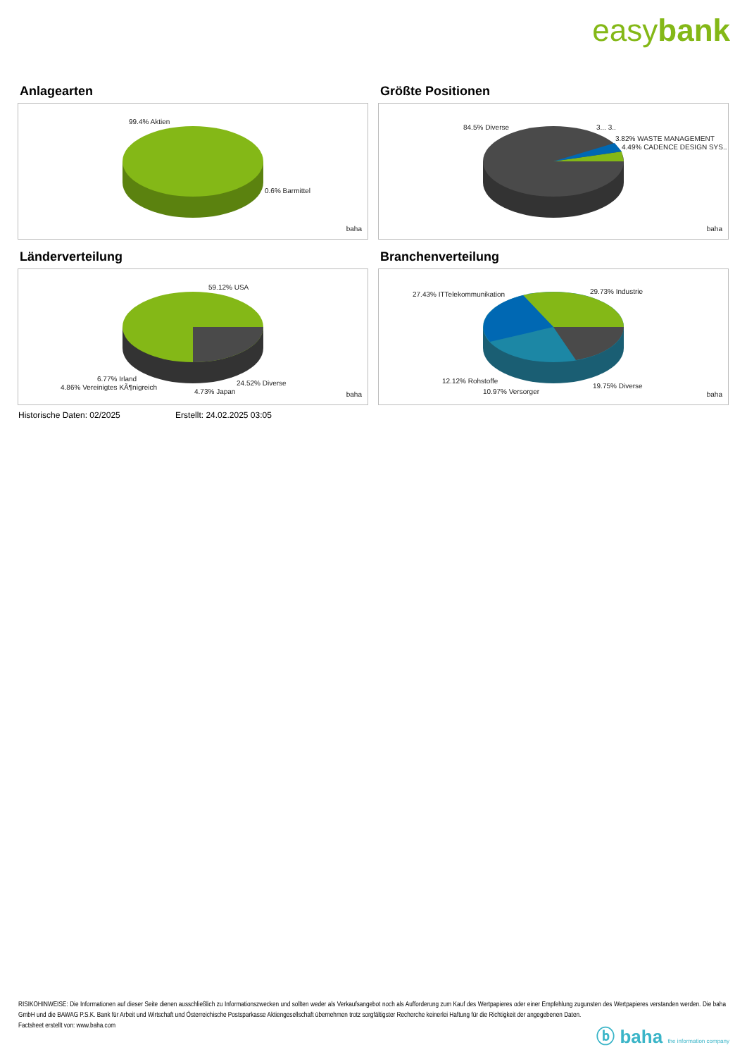easybank
Anlagearten
99.4% Aktien
0.6% Barmittel
baha
Größte Positionen
84.5% Diverse 3... 3..
3.82% WASTE MANAGEMENT
4.49% CADENCE DESIGN SYS..
baha
Länderverteilung
59.12% USA
6.77% Irland
4.86% Vereinigtes KÃ¶nigreich
4.73% Japan
24.52% Diverse
baha
Branchenverteilung
27.43% ITTelekommunikation 29.73% Industrie
12.12% Rohstoffe
10.97% Versorger
19.75% Diverse
baha
Historische Daten: 02/2025 Erstellt: 24.02.2025 03:05
RISIKOHINWEISE: Die Informationen auf dieser Seite dienen ausschließlich zu Informationszwecken und sollten weder als Verkaufsangebot noch als Aufforderung zum Kauf des Wertpapieres oder einer Empfehlung zugunsten des Wertpapieres verstanden werden. Die baha GmbH und die BAWAG P.S.K. Bank für Arbeit und Wirtschaft und Österreichische Postsparkasse Aktiengesellschaft übernehmen trotz sorgfältigster Recherche keinerlei Haftung für die Richtigkeit der angegebenen Daten.
Factsheet erstellt von: www.baha.com
ⓑ baha the information company